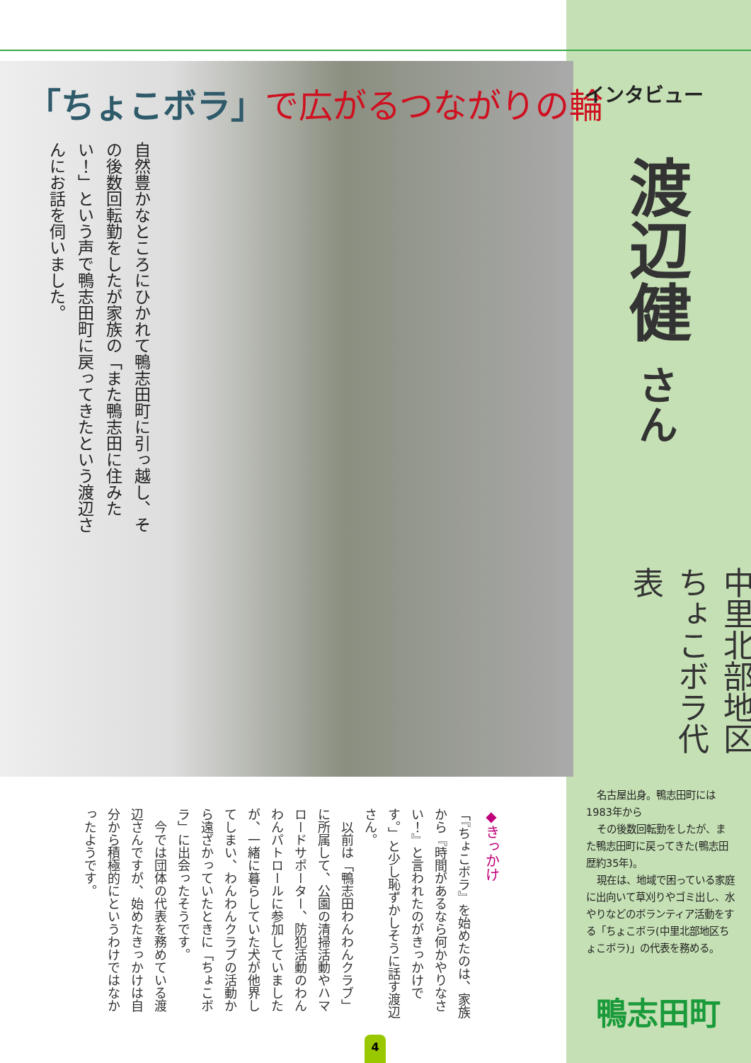「ちょこボラ」で広がるつながりの輪
自然豊かなところにひかれて鴨志田町に引っ越し、その後数回転勤をしたが家族の「また鴨志田に住みたい！」という声で鴨志田町に戻ってきたという渡辺さんにお話を伺いました。
インタビュー
渡辺健 さん
中里北部地区 ちょこボラ代表
名古屋出身。鴨志田町には1983年から
その後数回転勤をしたが、また鴨志田町に戻ってきた(鴨志田歴約35年)。
現在は、地域で困っている家庭に出向いて草刈りやゴミ出し、水やりなどのボランティア活動をする「ちょこボラ(中里北部地区ちょこボラ)」の代表を務める。
鴨志田町
◆きっかけ
「『ちょこボラ』を始めたのは、家族から『時間があるなら何かやりなさい！』と言われたのがきっかけです。」と少し恥ずかしそうに話す渡辺さん。
　以前は「鴨志田わんわんクラブ」に所属して、公園の清掃活動やハマロードサポーター、防犯活動のわんわんパトロールに参加していましたが、一緒に暮らしていた犬が他界してしまい、わんわんクラブの活動から遠ざかっていたときに「ちょこボラ」に出会ったそうです。
　今では団体の代表を務めている渡辺さんですが、始めたきっかけは自分から積極的にというわけではなかったようです。
4